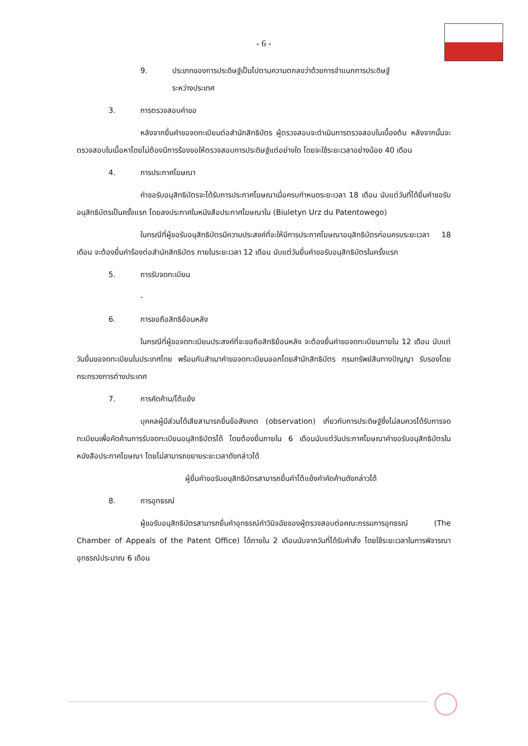- 6 -
9. ประเภทของการประดิษฐ์เป็นไปตามความตกลงว่าด้วยการจำแนกการประดิษฐ์
ระหว่างประเทศ
3. การตรวจสอบคำขอ
หลังจากยื่นคำขอจดทะเบียนต่อสำนักสิทธิบัตร ผู้ตรวจสอบจะดำเนินการตรวจสอบในเบื้องต้น หลังจากนั้นจะตรวจสอบในเนื้อหาโดยไม่ต้องมีการร้องขอให้ตรวจสอบการประดิษฐ์แต่อย่างใด โดยจะใช้ระยะเวลาอย่างน้อย 40 เดือน
4. การประกาศโฆษณา
คำขอรับอนุสิทธิบัตรจะได้รับการประกาศโฆษณาเมื่อครบกำหนดระยะเวลา 18 เดือน นับแต่วันที่ได้ยื่นคำขอรับอนุสิทธิบัตรเป็นครั้งแรก โดยลงประกาศในหนังสือประกาศโฆษณาใน (Biuletyn Urz du Patentowego)
ในกรณีที่ผู้ขอรับอนุสิทธิบัตรมีความประสงค์ที่จะให้มีการประกาศโฆษณาอนุสิทธิบัตรก่อนครบระยะเวลา 18 เดือน จะต้องยื่นคำร้องต่อสำนักสิทธิบัตร ภายในระยะเวลา 12 เดือน นับแต่วันยื่นคำขอรับอนุสิทธิบัตรในครั้งแรก
5. การรับจดทะเบียน
-
6. การขอถือสิทธิย้อนหลัง
ในกรณีที่ผู้ขอจดทะเบียนประสงค์ที่จะขอถือสิทธิย้อนหลัง จะต้องยื่นคำขอจดทะเบียนภายใน 12 เดือน นับแต่วันยื่นขอจดทะเบียนในประเทศไทย พร้อมกับสำเนาคำขอจดทะเบียนออกโดยสำนักสิทธิบัตร กรมทรัพย์สินทางปัญญา รับรองโดยกระทรวงการต่างประเทศ
7. การคัดค้าน/โต้แย้ง
บุคคลผู้มีส่วนได้เสียสามารถยื่นข้อสังเกต (observation) เกี่ยวกับการประดิษฐ์ซึ่งไม่สมควรได้รับการจดทะเบียนเพื่อคัดค้านการรับจดทะเบียนอนุสิทธิบัตรได้ โดยต้องยื่นภายใน 6 เดือนนับแต่วันประกาศโฆษณาคำขอรับอนุสิทธิบัตรในหนังสือประกาศโฆษณา โดยไม่สามารถขยายระยะเวลาดังกล่าวได้
ผู้ยื่นคำขอรับอนุสิทธิบัตรสามารถยื่นคำโต้แย้งคำคัดค้านดังกล่าวได้
8. การอุทธรณ์
ผู้ขอรับอนุสิทธิบัตรสามารถยื่นคำอุทธรณ์คำวินิจฉัยของผู้ตรวจสอบต่อคณะกรรมการอุทธรณ์ (The Chamber of Appeals of the Patent Office) ได้ภายใน 2 เดือนนับจากวันที่ได้รับคำสั่ง โดยใช้ระยะเวลาในการพิจารณาอุทธรณ์ประมาณ 6 เดือน